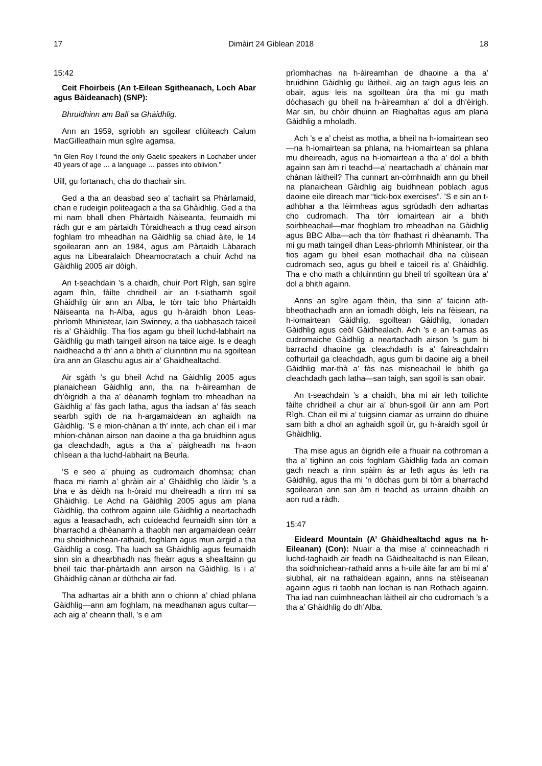17 Dimàirt 24 Giblean 2018 18
15:42
Ceit Fhoirbeis (An t-Eilean Sgitheanach, Loch Abar agus Bàideanach) (SNP):
Bhruidhinn am Ball sa Ghàidhlig.
Ann an 1959, sgrìobh an sgoilear cliùiteach Calum MacGilleathain mun sgìre agamsa,
“in Glen Roy I found the only Gaelic speakers in Lochaber under 40 years of age … a language … passes into oblivion.”
Uill, gu fortanach, cha do thachair sin.
Ged a tha an deasbad seo a’ tachairt sa Phàrlamaid, chan e rudeigin politeagach a tha sa Ghàidhlig. Ged a tha mi nam bhall dhen Phàrtaidh Nàiseanta, feumaidh mi ràdh gur e am pàrtaidh Tòraidheach a thug cead airson foghlam tro mheadhan na Gàidhlig sa chiad àite, le 14 sgoilearan ann an 1984, agus am Pàrtaidh Làbarach agus na Libearalaich Dheamocratach a chuir Achd na Gàidhlig 2005 air dòigh.
An t-seachdain ’s a chaidh, chuir Port Rìgh, san sgìre agam fhìn, fàilte chridheil air an t-siathamh sgoil Ghàidhlig ùir ann an Alba, le tòrr taic bho Phàrtaidh Nàiseanta na h-Alba, agus gu h-àraidh bhon Leas-phrìomh Mhinistear, Iain Swinney, a tha uabhasach taiceil ris a’ Ghàidhlig. Tha fios agam gu bheil luchd-labhairt na Gàidhlig gu math taingeil airson na taice aige. Is e deagh naidheachd a th’ ann a bhith a’ cluinntinn mu na sgoiltean ùra ann an Glaschu agus air a’ Ghaidhealtachd.
Air sgàth ’s gu bheil Achd na Gàidhlig 2005 agus planaichean Gàidhlig ann, tha na h-àireamhan de dh’òigridh a tha a’ dèanamh foghlam tro mheadhan na Gàidhlig a’ fàs gach latha, agus tha iadsan a’ fàs seach searbh sgìth de na h-argamaidean an aghaidh na Gàidhlig. ’S e mion-chànan a th’ innte, ach chan eil i mar mhion-chànan airson nan daoine a tha ga bruidhinn agus ga cleachdadh, agus a tha a’ pàigheadh na h-aon chìsean a tha luchd-labhairt na Beurla.
’S e seo a’ phuing as cudromaich dhomhsa; chan fhaca mi riamh a’ ghràin air a’ Ghàidhlig cho làidir ’s a bha e às dèidh na h-òraid mu dheireadh a rinn mi sa Ghàidhlig. Le Achd na Gàidhlig 2005 agus am plana Gàidhlig, tha cothrom againn uile Gàidhlig a neartachadh agus a leasachadh, ach cuideachd feumaidh sinn tòrr a bharrachd a dhèanamh a thaobh nan argamaidean ceàrr mu shoidhnichean-rathaid, foghlam agus mun airgid a tha Gàidhlig a cosg. Tha luach sa Ghàidhlig agus feumaidh sinn sin a dhearbhadh nas fheàrr agus a shealltainn gu bheil taic thar-phàrtaidh ann airson na Gàidhlig. Is i a’ Ghàidhlig cànan ar dùthcha air fad.
Tha adhartas air a bhith ann o chionn a’ chiad phlana Gàidhlig—ann am foghlam, na meadhanan agus cultar—ach aig a’ cheann thall, ’s e am
prìomhachas na h-àireamhan de dhaoine a tha a’ bruidhinn Gàidhlig gu làitheil, aig an taigh agus leis an obair, agus leis na sgoiltean ùra tha mi gu math dòchasach gu bheil na h-àireamhan a’ dol a dh’èirigh. Mar sin, bu chòir dhuinn an Riaghaltas agus am plana Gàidhlig a mholadh.
Ach ’s e a’ cheist as motha, a bheil na h-iomairtean seo—na h-iomairtean sa phlana, na h-iomairtean sa phlana mu dheireadh, agus na h-iomairtean a tha a’ dol a bhith againn san àm ri teachd—a’ neartachadh a’ chànain mar chànan làitheil? Tha cunnart an-còmhnaidh ann gu bheil na planaichean Gàidhlig aig buidhnean poblach agus daoine eile dìreach mar “tick-box exercises”. ’S e sin an t-adhbhar a tha lèirmheas agus sgrùdadh den adhartas cho cudromach. Tha tòrr iomairtean air a bhith soirbheachail—mar fhoghlam tro mheadhan na Gàidhlig agus BBC Alba—ach tha tòrr fhathast ri dhèanamh. Tha mi gu math taingeil dhan Leas-phrìomh Mhinistear, oir tha fios agam gu bheil esan mothachail dha na cùisean cudromach seo, agus gu bheil e taiceil ris a’ Ghàidhlig. Tha e cho math a chluinntinn gu bheil trì sgoiltean ùra a’ dol a bhith againn.
Anns an sgìre agam fhèin, tha sinn a’ faicinn ath-bheothachadh ann an iomadh dòigh, leis na fèisean, na h-iomairtean Gàidhlig, sgoiltean Gàidhlig, ionadan Gàidhlig agus ceòl Gàidhealach. Ach ’s e an t-amas as cudromaiche Gàidhlig a neartachadh airson ’s gum bi barrachd dhaoine ga cleachdadh is a’ faireachdainn cofhurtail ga cleachdadh, agus gum bi daoine aig a bheil Gàidhlig mar-thà a’ fàs nas misneachail le bhith ga cleachdadh gach latha—san taigh, san sgoil is san obair.
An t-seachdain ’s a chaidh, bha mi air leth toilichte fàilte chridheil a chur air a’ bhun-sgoil ùir ann am Port Rìgh. Chan eil mi a’ tuigsinn ciamar as urrainn do dhuine sam bith a dhol an aghaidh sgoil ùr, gu h-àraidh sgoil ùr Ghàidhlig.
Tha mise agus an òigridh eile a fhuair na cothroman a tha a’ tighinn an cois foghlam Gàidhlig fada an comain gach neach a rinn spàirn às ar leth agus às leth na Gàidhlig, agus tha mi ’n dòchas gum bi tòrr a bharrachd sgoilearan ann san àm ri teachd as urrainn dhaibh an aon rud a ràdh.
15:47
Eideard Mountain (A’ Ghàidhealtachd agus na h-Eileanan) (Con): Nuair a tha mise a’ coinneachadh ri luchd-taghaidh air feadh na Gàidhealtachd is nan Eilean, tha soidhnichean-rathaid anns a h-uile àite far am bi mi a’ siubhal, air na rathaidean againn, anns na stèiseanan againn agus ri taobh nan lochan is nan Rothach againn. Tha iad nan cuimhneachan làitheil air cho cudromach ’s a tha a’ Ghàidhlig do dh’Alba.